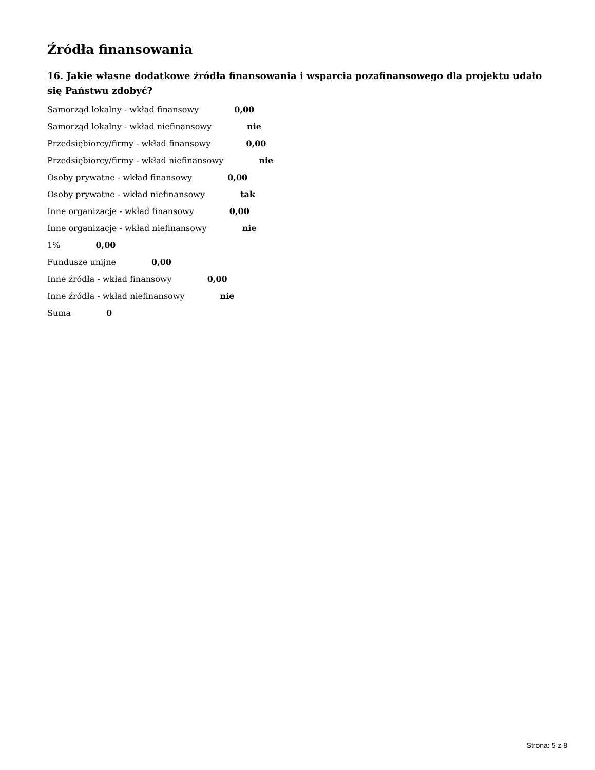Źródła finansowania
16. Jakie własne dodatkowe źródła finansowania i wsparcia pozafinansowego dla projektu udało się Państwu zdobyć?
Samorząd lokalny - wkład finansowy 0,00
Samorząd lokalny - wkład niefinansowy nie
Przedsiębiorcy/firmy - wkład finansowy 0,00
Przedsiębiorcy/firmy - wkład niefinansowy nie
Osoby prywatne - wkład finansowy 0,00
Osoby prywatne - wkład niefinansowy tak
Inne organizacje - wkład finansowy 0,00
Inne organizacje - wkład niefinansowy nie
1% 0,00
Fundusze unijne 0,00
Inne źródła - wkład finansowy 0,00
Inne źródła - wkład niefinansowy nie
Suma 0
Strona: 5 z 8